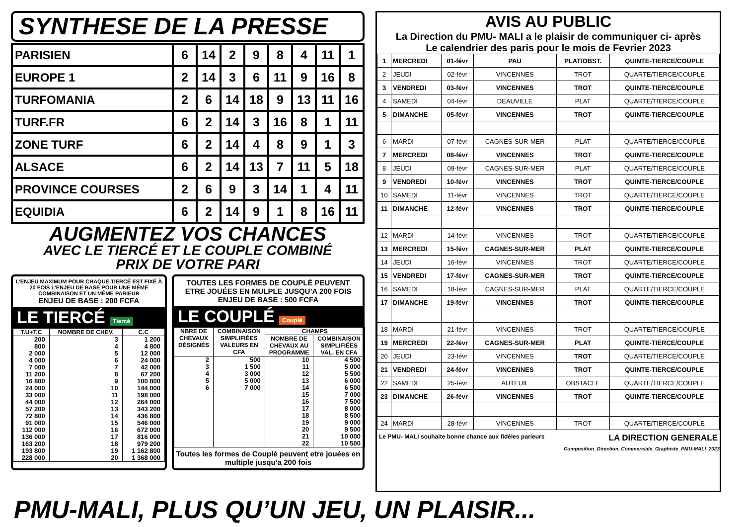SYNTHESE DE LA PRESSE
| PARISIEN | 6 | 14 | 2 | 9 | 8 | 4 | 11 | 1 |
| EUROPE 1 | 2 | 14 | 3 | 6 | 11 | 9 | 16 | 8 |
| TURFOMANIA | 2 | 6 | 14 | 18 | 9 | 13 | 11 | 16 |
| TURF.FR | 6 | 2 | 14 | 3 | 16 | 8 | 1 | 11 |
| ZONE TURF | 6 | 2 | 14 | 4 | 8 | 9 | 1 | 3 |
| ALSACE | 6 | 2 | 14 | 13 | 7 | 11 | 5 | 18 |
| PROVINCE COURSES | 2 | 6 | 9 | 3 | 14 | 1 | 4 | 11 |
| EQUIDIA | 6 | 2 | 14 | 9 | 1 | 8 | 16 | 11 |
AUGMENTEZ VOS CHANCES
AVEC LE TIERCÉ ET LE COUPLE COMBINÉ
PRIX DE VOTRE PARI
L’ENJEU MAXIMUM POUR CHAQUE TIERCÉ EST FIXÉ À 20 FOIS L’ENJEU DE BASE POUR UNE MÊME COMBINAISON ET UN MÊME PARIEUR
ENJEU DE BASE : 200 FCFA
LE TIERCÉ Tiercé
| T.U+T.C | NOMBRE DE CHEV. | C.C |
| --- | --- | --- |
| 200 800 2 000 4 000 7 000 11 200 16 800 24 000 33 000 44 000 57 200 72 800 91 000 112 000 136 000 163 200 193 800 228 000 | 3 4 5 6 7 8 9 10 11 12 13 14 15 16 17 18 19 20 | 1 200 4 800 12 000 24 000 42 000 67 200 100 800 144 000 198 000 264 000 343 200 436 800 546 000 672 000 816 000 979 200 1 162 800 1 368 000 |
TOUTES LES FORMES DE COUPLÉ PEUVENT ETRE JOUÉES EN MULPLE JUSQU’A 200 FOIS
ENJEU DE BASE : 500 FCFA
LE COUPLÉ Couplé
| NBRE DE CHEVAUX DÉSIGNÉS | COMBINAISON SIMPLIFIÉES VALEURS EN CFA | CHAMPS | |
| --- | --- | --- | --- |
| | | NOMBRE DE CHEVAUX AU PROGRAMME | COMBINAISON SIMPLIFIÉES VAL. EN CFA |
| 2 3 4 5 6 | 500 1 500 3 000 5 000 7 000 | 10 11 12 13 14 15 16 17 18 19 20 21 22 | 4 500 5 000 5 500 6 000 6 500 7 000 7 500 8 000 8 500 9 000 9 500 10 000 10 500 |
Toutes les formes de Couplé peuvent etre jouées en multiple jusqu’a 200 fois
AVIS AU PUBLIC
La Direction du PMU- MALI a le plaisir de communiquer ci- après
Le calendrier des paris pour le mois de Fevrier 2023
| 1 | MERCREDI | 01-févr | PAU | PLAT/OBST. | QUINTE-TIERCE/COUPLE |
| 2 | JEUDI | 02-févr | VINCENNES | TROT | QUARTE/TIERCE/COUPLE |
| 3 | VENDREDI | 03-févr | VINCENNES | TROT | QUINTE-TIERCE/COUPLE |
| 4 | SAMEDI | 04-févr | DEAUVILLE | PLAT | QUARTE/TIERCE/COUPLE |
| 5 | DIMANCHE | 05-févr | VINCENNES | TROT | QUINTE-TIERCE/COUPLE |
| 6 | MARDI | 07-févr | CAGNES-SUR-MER | PLAT | QUARTE/TIERCE/COUPLE |
| 7 | MERCREDI | 08-févr | VINCENNES | TROT | QUINTE-TIERCE/COUPLE |
| 8 | JEUDI | 09-févr | CAGNES-SUR-MER | PLAT | QUARTE/TIERCE/COUPLE |
| 9 | VENDREDI | 10-févr | VINCENNES | TROT | QUINTE-TIERCE/COUPLE |
| 10 | SAMEDI | 11-févr | VINCENNES | TROT | QUARTE/TIERCE/COUPLE |
| 11 | DIMANCHE | 12-févr | VINCENNES | TROT | QUINTE-TIERCE/COUPLE |
| 12 | MARDI | 14-févr | VINCENNES | TROT | QUARTE/TIERCE/COUPLE |
| 13 | MERCREDI | 15-févr | CAGNES-SUR-MER | PLAT | QUINTE-TIERCE/COUPLE |
| 14 | JEUDI | 16-févr | VINCENNES | TROT | QUARTE/TIERCE/COUPLE |
| 15 | VENDREDI | 17-févr | CAGNES-SUR-MER | TROT | QUINTE-TIERCE/COUPLE |
| 16 | SAMEDI | 18-févr | CAGNES-SUR-MER | PLAT | QUARTE/TIERCE/COUPLE |
| 17 | DIMANCHE | 19-févr | VINCENNES | TROT | QUINTE-TIERCE/COUPLE |
| 18 | MARDI | 21-févr | VINCENNES | TROT | QUARTE/TIERCE/COUPLE |
| 19 | MERCREDI | 22-févr | CAGNES-SUR-MER | PLAT | QUINTE-TIERCE/COUPLE |
| 20 | JEUDI | 23-févr | VINCENNES | TROT | QUARTE/TIERCE/COUPLE |
| 21 | VENDREDI | 24-févr | VINCENNES | TROT | QUINTE-TIERCE/COUPLE |
| 22 | SAMEDI | 25-févr | AUTEUIL | OBSTACLE | QUARTE/TIERCE/COUPLE |
| 23 | DIMANCHE | 26-févr | VINCENNES | TROT | QUINTE-TIERCE/COUPLE |
| 24 | MARDI | 28-févr | VINCENNES | TROT | QUARTE/TIERCE/COUPLE |
Le PMU- MALI souhaite bonne chance aux fidèles parieurs LA DIRECTION GENERALE
Composition_Direction_Commerciale_Graphiste_PMU-MALI_2023
PMU-MALI, PLUS QU’UN JEU, UN PLAISIR...